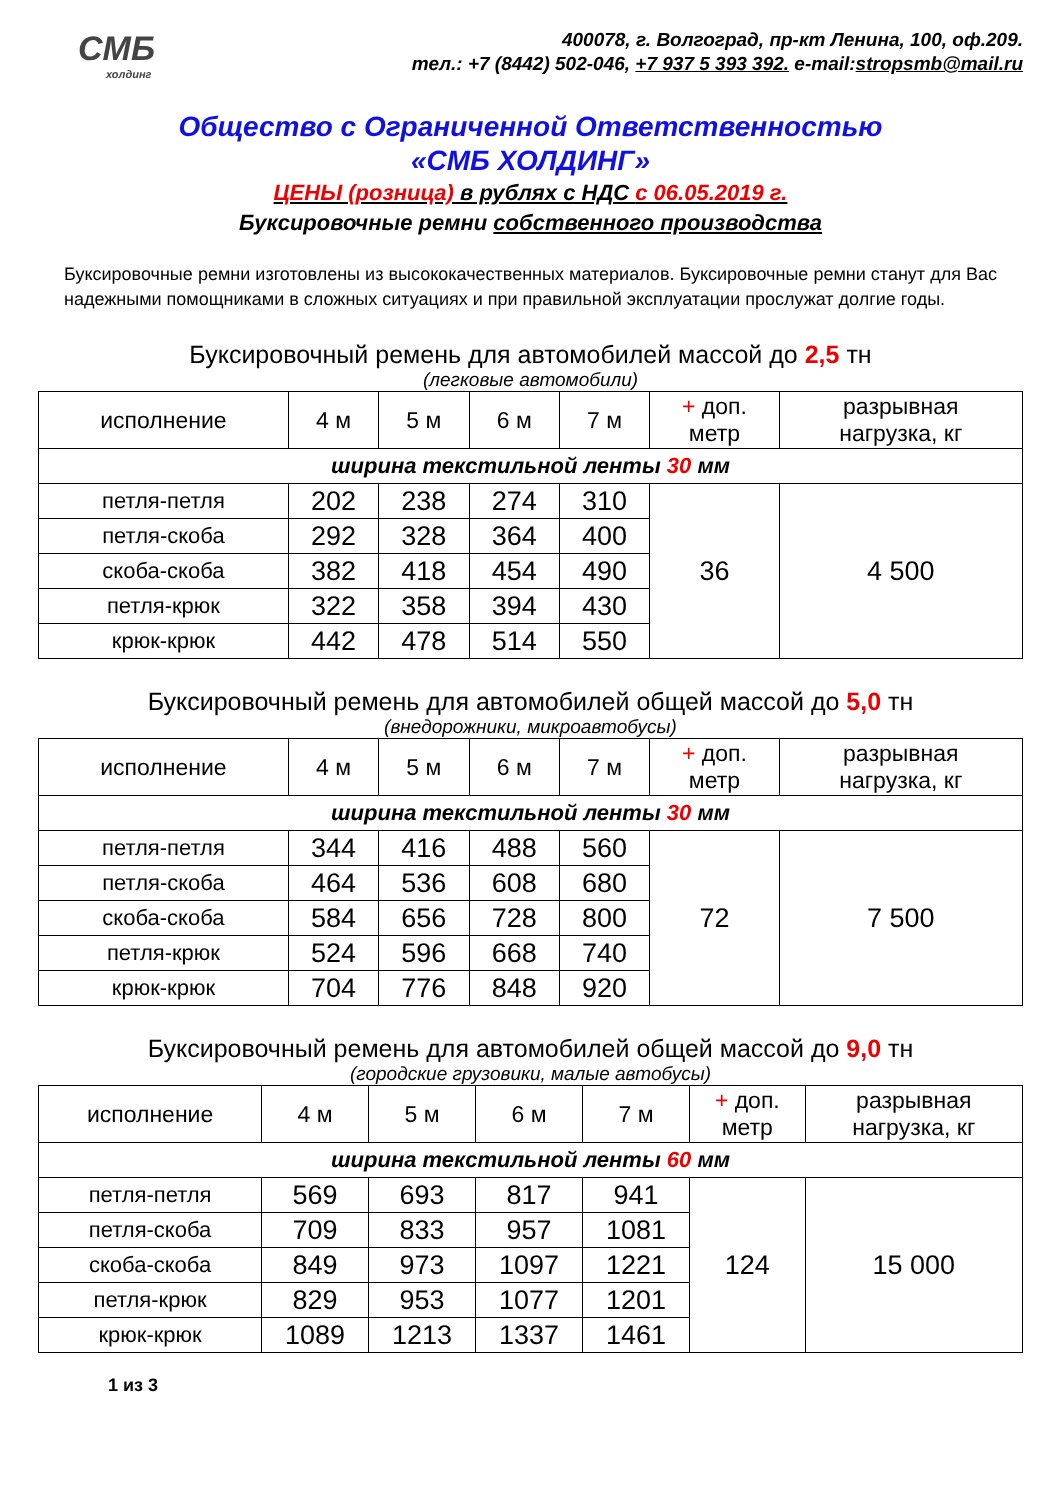СМБ
холдинг
400078, г. Волгоград, пр-кт Ленина, 100, оф.209.
тел.: +7 (8442) 502-046, +7 937 5 393 392. e-mail:stropsmb@mail.ru
Общество с Ограниченной Ответственностью
«СМБ ХОЛДИНГ»
ЦЕНЫ (розница) в рублях с НДС с 06.05.2019 г.
Буксировочные ремни собственного производства
Буксировочные ремни изготовлены из высококачественных материалов. Буксировочные ремни станут для Вас надежными помощниками в сложных ситуациях и при правильной эксплуатации прослужат долгие годы.
Буксировочный ремень для автомобилей массой до 2,5 тн
(легковые автомобили)
| исполнение | 4 м | 5 м | 6 м | 7 м | + доп. метр | разрывная нагрузка, кг |
| --- | --- | --- | --- | --- | --- | --- |
| ширина текстильной ленты 30 мм | | | | | | |
| петля-петля | 202 | 238 | 274 | 310 | 36 | 4 500 |
| петля-скоба | 292 | 328 | 364 | 400 | | |
| скоба-скоба | 382 | 418 | 454 | 490 | | |
| петля-крюк | 322 | 358 | 394 | 430 | | |
| крюк-крюк | 442 | 478 | 514 | 550 | | |
Буксировочный ремень для автомобилей общей массой до 5,0 тн
(внедорожники, микроавтобусы)
| исполнение | 4 м | 5 м | 6 м | 7 м | + доп. метр | разрывная нагрузка, кг |
| --- | --- | --- | --- | --- | --- | --- |
| ширина текстильной ленты 30 мм | | | | | | |
| петля-петля | 344 | 416 | 488 | 560 | 72 | 7 500 |
| петля-скоба | 464 | 536 | 608 | 680 | | |
| скоба-скоба | 584 | 656 | 728 | 800 | | |
| петля-крюк | 524 | 596 | 668 | 740 | | |
| крюк-крюк | 704 | 776 | 848 | 920 | | |
Буксировочный ремень для автомобилей общей массой до 9,0 тн
(городские грузовики, малые автобусы)
| исполнение | 4 м | 5 м | 6 м | 7 м | + доп. метр | разрывная нагрузка, кг |
| --- | --- | --- | --- | --- | --- | --- |
| ширина текстильной ленты 60 мм | | | | | | |
| петля-петля | 569 | 693 | 817 | 941 | 124 | 15 000 |
| петля-скоба | 709 | 833 | 957 | 1081 | | |
| скоба-скоба | 849 | 973 | 1097 | 1221 | | |
| петля-крюк | 829 | 953 | 1077 | 1201 | | |
| крюк-крюк | 1089 | 1213 | 1337 | 1461 | | |
1 из 3